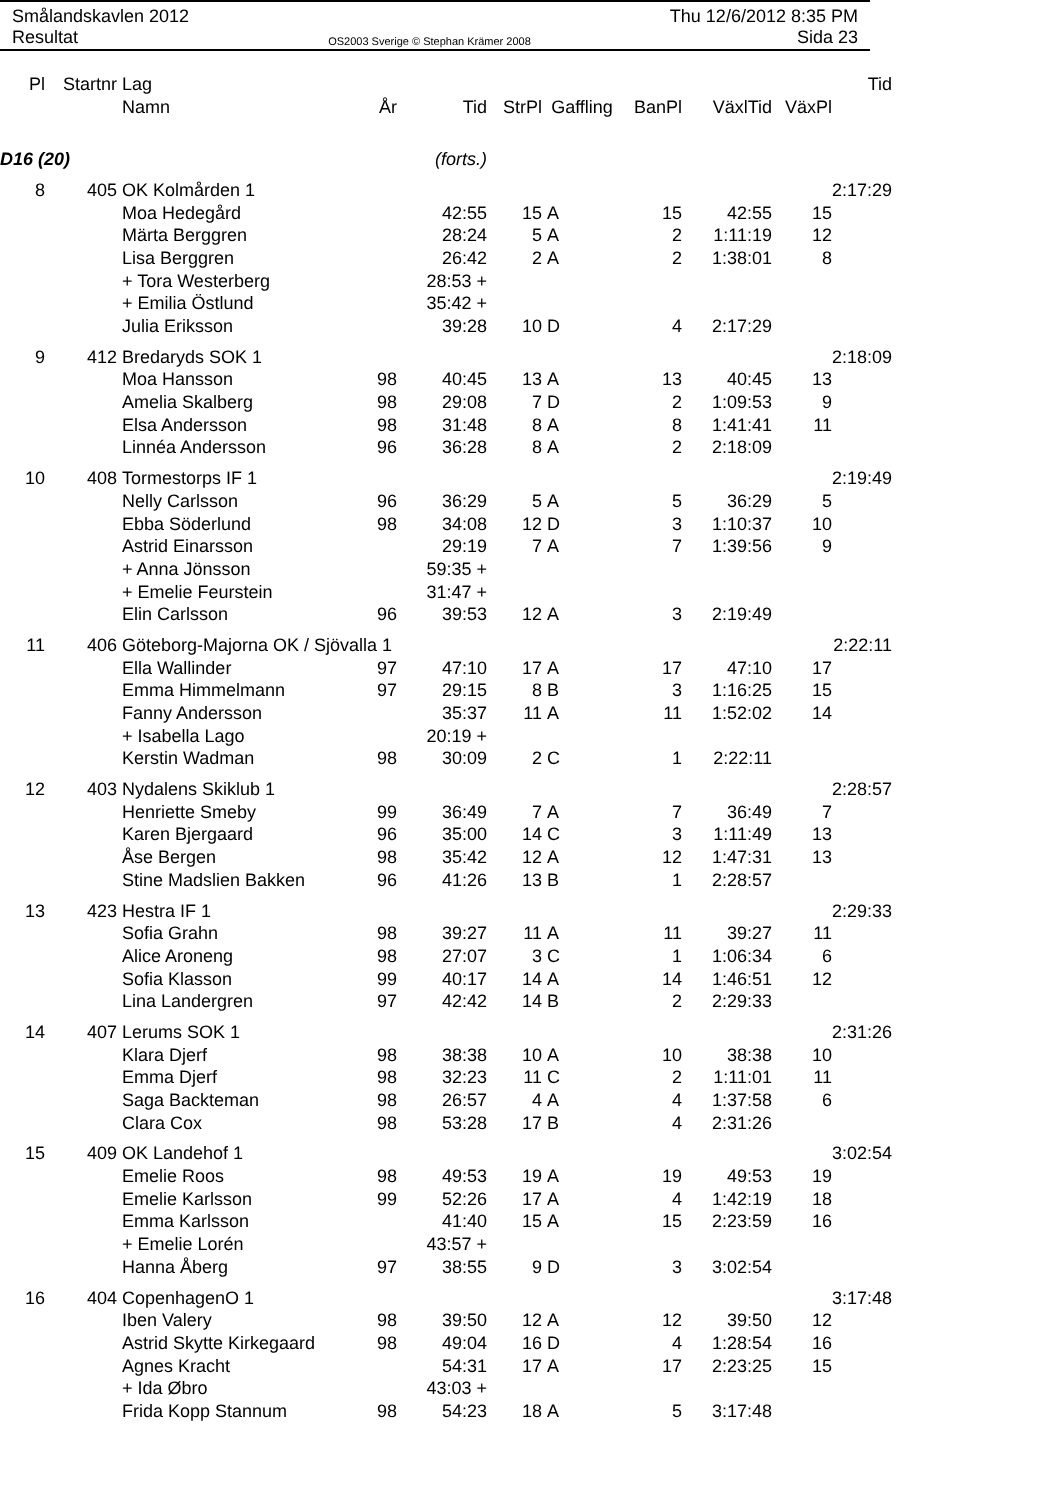Smålandskavlen 2012
Resultat
OS2003 Sverige © Stephan Krämer 2008
Thu 12/6/2012 8:35 PM
Sida 23
| Pl | Startnr | Lag | | | | | | | | Tid |
| --- | --- | --- | --- | --- | --- | --- | --- | --- | --- | --- |
| | | Namn | År | Tid | StrPl | Gaffling | BanPl | VäxlTid | VäxPl | |
| D16 (20) | | | | (forts.) | | | | | | |
| 8 | 405 | OK Kolmården 1 | | | | | | | | 2:17:29 |
| | | Moa Hedegård | | 42:55 | 15 | A | 15 | 42:55 | 15 | |
| | | Märta Berggren | | 28:24 | 5 | A | 2 | 1:11:19 | 12 | |
| | | Lisa Berggren | | 26:42 | 2 | A | 2 | 1:38:01 | 8 | |
| | | + Tora Westerberg | | 28:53 + | | | | | | |
| | | + Emilia Östlund | | 35:42 + | | | | | | |
| | | Julia Eriksson | | 39:28 | 10 | D | 4 | 2:17:29 | | |
| 9 | 412 | Bredaryds SOK 1 | | | | | | | | 2:18:09 |
| | | Moa Hansson | 98 | 40:45 | 13 | A | 13 | 40:45 | 13 | |
| | | Amelia Skalberg | 98 | 29:08 | 7 | D | 2 | 1:09:53 | 9 | |
| | | Elsa Andersson | 98 | 31:48 | 8 | A | 8 | 1:41:41 | 11 | |
| | | Linnéa Andersson | 96 | 36:28 | 8 | A | 2 | 2:18:09 | | |
| 10 | 408 | Tormestorps IF 1 | | | | | | | | 2:19:49 |
| | | Nelly Carlsson | 96 | 36:29 | 5 | A | 5 | 36:29 | 5 | |
| | | Ebba Söderlund | 98 | 34:08 | 12 | D | 3 | 1:10:37 | 10 | |
| | | Astrid Einarsson | | 29:19 | 7 | A | 7 | 1:39:56 | 9 | |
| | | + Anna Jönsson | | 59:35 + | | | | | | |
| | | + Emelie Feurstein | | 31:47 + | | | | | | |
| | | Elin Carlsson | 96 | 39:53 | 12 | A | 3 | 2:19:49 | | |
| 11 | 406 | Göteborg-Majorna OK / Sjövalla 1 | | | | | | | | 2:22:11 |
| | | Ella Wallinder | 97 | 47:10 | 17 | A | 17 | 47:10 | 17 | |
| | | Emma Himmelmann | 97 | 29:15 | 8 | B | 3 | 1:16:25 | 15 | |
| | | Fanny Andersson | | 35:37 | 11 | A | 11 | 1:52:02 | 14 | |
| | | + Isabella Lago | | 20:19 + | | | | | | |
| | | Kerstin Wadman | 98 | 30:09 | 2 | C | 1 | 2:22:11 | | |
| 12 | 403 | Nydalens Skiklub 1 | | | | | | | | 2:28:57 |
| | | Henriette Smeby | 99 | 36:49 | 7 | A | 7 | 36:49 | 7 | |
| | | Karen Bjergaard | 96 | 35:00 | 14 | C | 3 | 1:11:49 | 13 | |
| | | Åse Bergen | 98 | 35:42 | 12 | A | 12 | 1:47:31 | 13 | |
| | | Stine Madslien Bakken | 96 | 41:26 | 13 | B | 1 | 2:28:57 | | |
| 13 | 423 | Hestra IF 1 | | | | | | | | 2:29:33 |
| | | Sofia Grahn | 98 | 39:27 | 11 | A | 11 | 39:27 | 11 | |
| | | Alice Aroneng | 98 | 27:07 | 3 | C | 1 | 1:06:34 | 6 | |
| | | Sofia Klasson | 99 | 40:17 | 14 | A | 14 | 1:46:51 | 12 | |
| | | Lina Landergren | 97 | 42:42 | 14 | B | 2 | 2:29:33 | | |
| 14 | 407 | Lerums SOK 1 | | | | | | | | 2:31:26 |
| | | Klara Djerf | 98 | 38:38 | 10 | A | 10 | 38:38 | 10 | |
| | | Emma Djerf | 98 | 32:23 | 11 | C | 2 | 1:11:01 | 11 | |
| | | Saga Backteman | 98 | 26:57 | 4 | A | 4 | 1:37:58 | 6 | |
| | | Clara Cox | 98 | 53:28 | 17 | B | 4 | 2:31:26 | | |
| 15 | 409 | OK Landehof 1 | | | | | | | | 3:02:54 |
| | | Emelie Roos | 98 | 49:53 | 19 | A | 19 | 49:53 | 19 | |
| | | Emelie Karlsson | 99 | 52:26 | 17 | A | 4 | 1:42:19 | 18 | |
| | | Emma Karlsson | | 41:40 | 15 | A | 15 | 2:23:59 | 16 | |
| | | + Emelie Lorén | | 43:57 + | | | | | | |
| | | Hanna Åberg | 97 | 38:55 | 9 | D | 3 | 3:02:54 | | |
| 16 | 404 | CopenhagenO 1 | | | | | | | | 3:17:48 |
| | | Iben Valery | 98 | 39:50 | 12 | A | 12 | 39:50 | 12 | |
| | | Astrid Skytte Kirkegaard | 98 | 49:04 | 16 | D | 4 | 1:28:54 | 16 | |
| | | Agnes Kracht | | 54:31 | 17 | A | 17 | 2:23:25 | 15 | |
| | | + Ida Øbro | | 43:03 + | | | | | | |
| | | Frida Kopp Stannum | 98 | 54:23 | 18 | A | 5 | 3:17:48 | | |